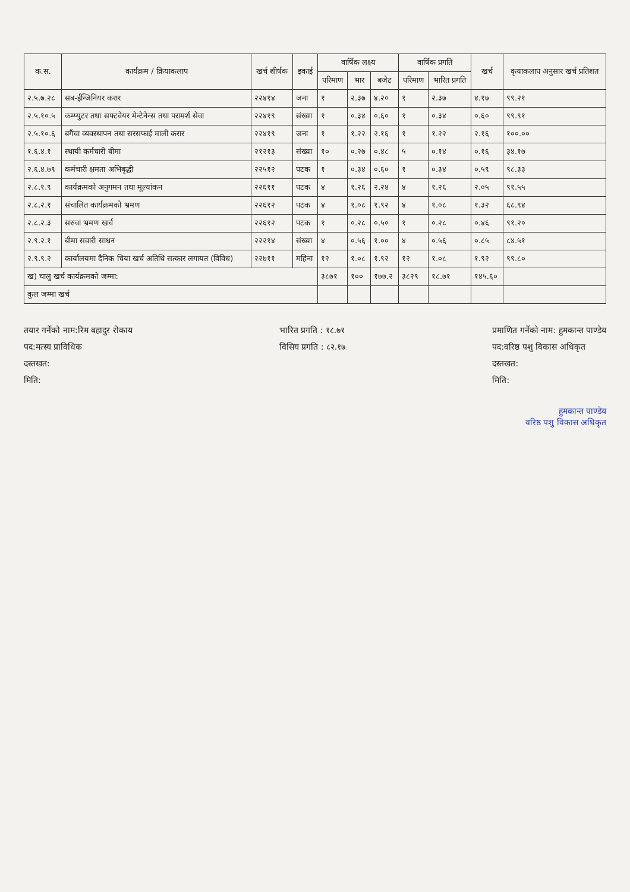| क.स. | कार्यक्रम / क्रियाकलाप | खर्च शीर्षक | इकाई | वार्षिक लक्ष्य | | | वार्षिक प्रगति | | खर्च | कृयाकलाप अनुसार खर्च प्रतिशत |
| --- | --- | --- | --- | --- | --- | --- | --- | --- | --- | --- |
| | | | | परिमाण | भार | बजेट | परिमाण | भारित प्रगति | | |
| २.५.७.२८ | सब-ईन्जिनियर करार | २२४१४ | जना | १ | २.३७ | ४.२० | १ | २.३७ | ४.१७ | ९९.२१ |
| २.५.१०.५ | कम्प्युटर तथा सफ्टवेयर मेन्टेनेन्स तथा परामर्श सेवा | २२४१९ | संख्या | १ | ०.३४ | ०.६० | १ | ०.३४ | ०.६० | ९९.९१ |
| २.५.१०.६ | बगैंचा व्यवस्थापन तथा सरसफाई माली करार | २२४१९ | जना | १ | १.२२ | २.१६ | १ | १.२२ | २.१६ | १००.०० |
| १.६.४.१ | स्थायी कर्मचारी बीमा | २१२१३ | संख्या | १० | ०.२७ | ०.४८ | ५ | ०.१४ | ०.१६ | ३४.१७ |
| २.६.४.७९ | कर्मचारी क्षमता अभिबृद्धी | २२५१२ | पटक | १ | ०.३४ | ०.६० | १ | ०.३४ | ०.५९ | ९८.३३ |
| २.८.१.९ | कार्यक्रमको अनुगमन तथा मूल्यांकन | २२६११ | पटक | ४ | १.२६ | २.२४ | ४ | १.२६ | २.०५ | ९१.५५ |
| २.८.२.१ | संचालित कार्यक्रमको भ्रमण | २२६१२ | पटक | ४ | १.०८ | १.९२ | ४ | १.०८ | १.३२ | ६८.९४ |
| २.८.२.३ | सरुवा भ्रमण खर्च | २२६१२ | पटक | १ | ०.२८ | ०.५० | १ | ०.२८ | ०.४६ | ९१.२० |
| २.९.२.१ | बीमा सवारी साधन | २२२१४ | संख्या | ४ | ०.५६ | १.०० | ४ | ०.५६ | ०.८५ | ८४.५१ |
| २.९.९.२ | कार्यालयमा दैनिक चिया खर्च अतिथि सत्कार लगायत (विविध) | २२७११ | महिना | १२ | १.०८ | १.९२ | १२ | १.०८ | १.९२ | ९९.८० |
| ख) चालु खर्च कार्यक्रमको जम्मा: | | | | ३८७१ | १०० | १७७.२ | ३८२९ | १८.७१ | १४५.६० | |
| कुल जम्मा खर्च | | | | | | | | | | |
तयार गर्नेको नाम:रिम बहादुर रोकाय
पद:मत्स्य प्राविधिक
दस्तखत:
मिति:
भारित प्रगति : १८.७१
विसिय प्रगति : ८२.१७
प्रमाणित गर्नेको नाम: हुमकान्त पाण्डेय
पद:वरिष्ठ पशु विकास अधिकृत
दस्तखत:
मिति:
हुमकान्त पाण्डेय
वरिष्ठ पशु विकास अधिकृत